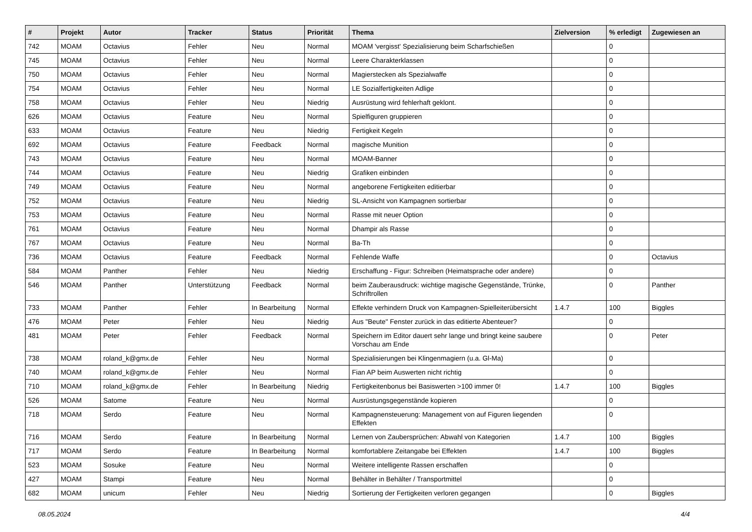| # | Projekt | Autor | Tracker | Status | Priorität | Thema | Zielversion | % erledigt | Zugewiesen an |
| --- | --- | --- | --- | --- | --- | --- | --- | --- | --- |
| 742 | MOAM | Octavius | Fehler | Neu | Normal | MOAM 'vergisst' Spezialisierung beim Scharfschießen | | 0 | |
| 745 | MOAM | Octavius | Fehler | Neu | Normal | Leere Charakterklassen | | 0 | |
| 750 | MOAM | Octavius | Fehler | Neu | Normal | Magierstecken als Spezialwaffe | | 0 | |
| 754 | MOAM | Octavius | Fehler | Neu | Normal | LE Sozialfertigkeiten Adlige | | 0 | |
| 758 | MOAM | Octavius | Fehler | Neu | Niedrig | Ausrüstung wird fehlerhaft geklont. | | 0 | |
| 626 | MOAM | Octavius | Feature | Neu | Normal | Spielfiguren gruppieren | | 0 | |
| 633 | MOAM | Octavius | Feature | Neu | Niedrig | Fertigkeit Kegeln | | 0 | |
| 692 | MOAM | Octavius | Feature | Feedback | Normal | magische Munition | | 0 | |
| 743 | MOAM | Octavius | Feature | Neu | Normal | MOAM-Banner | | 0 | |
| 744 | MOAM | Octavius | Feature | Neu | Niedrig | Grafiken einbinden | | 0 | |
| 749 | MOAM | Octavius | Feature | Neu | Normal | angeborene Fertigkeiten editierbar | | 0 | |
| 752 | MOAM | Octavius | Feature | Neu | Niedrig | SL-Ansicht von Kampagnen sortierbar | | 0 | |
| 753 | MOAM | Octavius | Feature | Neu | Normal | Rasse mit neuer Option | | 0 | |
| 761 | MOAM | Octavius | Feature | Neu | Normal | Dhampir als Rasse | | 0 | |
| 767 | MOAM | Octavius | Feature | Neu | Normal | Ba-Th | | 0 | |
| 736 | MOAM | Octavius | Feature | Feedback | Normal | Fehlende Waffe | | 0 | Octavius |
| 584 | MOAM | Panther | Fehler | Neu | Niedrig | Erschaffung - Figur: Schreiben (Heimatsprache oder andere) | | 0 | |
| 546 | MOAM | Panther | Unterstützung | Feedback | Normal | beim Zauberausdruck: wichtige magische Gegenstände, Trünke, Schriftrollen | | 0 | Panther |
| 733 | MOAM | Panther | Fehler | In Bearbeitung | Normal | Effekte verhindern Druck von Kampagnen-Spielleiterübersicht | 1.4.7 | 100 | Biggles |
| 476 | MOAM | Peter | Fehler | Neu | Niedrig | Aus "Beute" Fenster zurück in das editierte Abenteuer? | | 0 | |
| 481 | MOAM | Peter | Fehler | Feedback | Normal | Speichern im Editor dauert sehr lange und bringt keine saubere Vorschau am Ende | | 0 | Peter |
| 738 | MOAM | roland_k@gmx.de | Fehler | Neu | Normal | Spezialisierungen bei Klingenmagiern (u.a. Gl-Ma) | | 0 | |
| 740 | MOAM | roland_k@gmx.de | Fehler | Neu | Normal | Fian AP beim Auswerten nicht richtig | | 0 | |
| 710 | MOAM | roland_k@gmx.de | Fehler | In Bearbeitung | Niedrig | Fertigkeitenbonus bei Basiswerten >100 immer 0! | 1.4.7 | 100 | Biggles |
| 526 | MOAM | Satome | Feature | Neu | Normal | Ausrüstungsgegenstände kopieren | | 0 | |
| 718 | MOAM | Serdo | Feature | Neu | Normal | Kampagnensteuerung: Management von auf Figuren liegenden Effekten | | 0 | |
| 716 | MOAM | Serdo | Feature | In Bearbeitung | Normal | Lernen von Zaubersprüchen: Abwahl von Kategorien | 1.4.7 | 100 | Biggles |
| 717 | MOAM | Serdo | Feature | In Bearbeitung | Normal | komfortablere Zeitangabe bei Effekten | 1.4.7 | 100 | Biggles |
| 523 | MOAM | Sosuke | Feature | Neu | Normal | Weitere intelligente Rassen erschaffen | | 0 | |
| 427 | MOAM | Stampi | Feature | Neu | Normal | Behälter in Behälter / Transportmittel | | 0 | |
| 682 | MOAM | unicum | Fehler | Neu | Niedrig | Sortierung der Fertigkeiten verloren gegangen | | 0 | Biggles |
08.05.2024 4/4